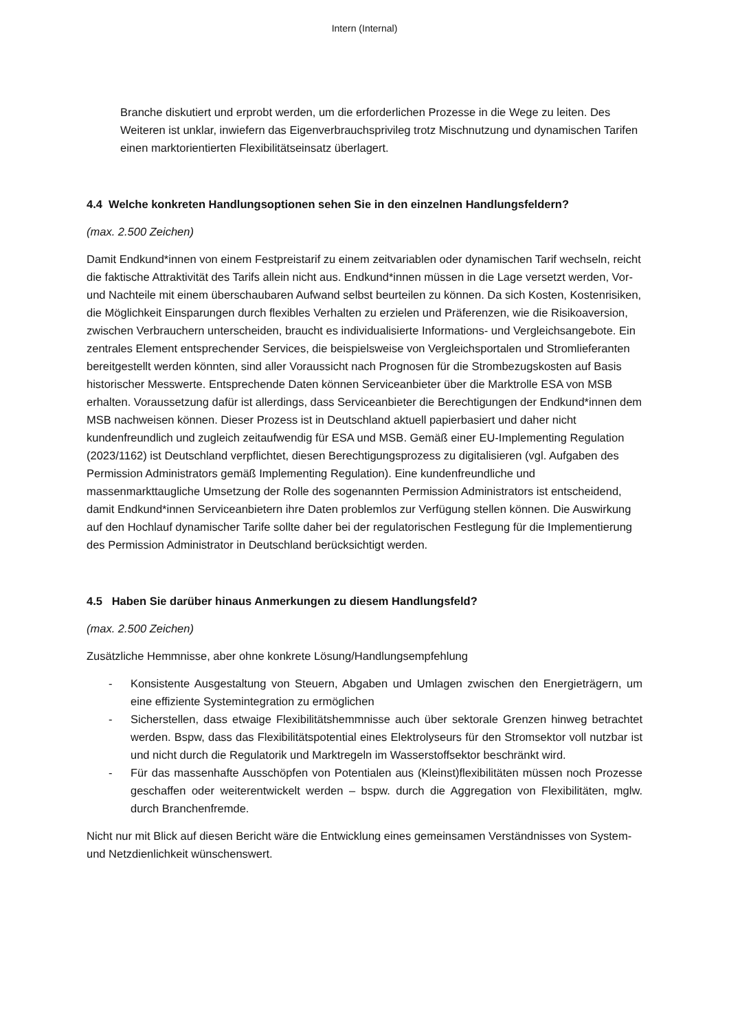Intern (Internal)
Branche diskutiert und erprobt werden, um die erforderlichen Prozesse in die Wege zu leiten. Des Weiteren ist unklar, inwiefern das Eigenverbrauchsprivileg trotz Mischnutzung und dynamischen Tarifen einen marktorientierten Flexibilitätseinsatz überlagert.
4.4 Welche konkreten Handlungsoptionen sehen Sie in den einzelnen Handlungsfeldern?
(max. 2.500 Zeichen)
Damit Endkund*innen von einem Festpreistarif zu einem zeitvariablen oder dynamischen Tarif wechseln, reicht die faktische Attraktivität des Tarifs allein nicht aus. Endkund*innen müssen in die Lage versetzt werden, Vor- und Nachteile mit einem überschaubaren Aufwand selbst beurteilen zu können. Da sich Kosten, Kostenrisiken, die Möglichkeit Einsparungen durch flexibles Verhalten zu erzielen und Präferenzen, wie die Risikoaversion, zwischen Verbrauchern unterscheiden, braucht es individualisierte Informations- und Vergleichsangebote. Ein zentrales Element entsprechender Services, die beispielsweise von Vergleichsportalen und Stromlieferanten bereitgestellt werden könnten, sind aller Voraussicht nach Prognosen für die Strombezugskosten auf Basis historischer Messwerte. Entsprechende Daten können Serviceanbieter über die Marktrolle ESA von MSB erhalten. Voraussetzung dafür ist allerdings, dass Serviceanbieter die Berechtigungen der Endkund*innen dem MSB nachweisen können. Dieser Prozess ist in Deutschland aktuell papierbasiert und daher nicht kundenfreundlich und zugleich zeitaufwendig für ESA und MSB. Gemäß einer EU-Implementing Regulation (2023/1162) ist Deutschland verpflichtet, diesen Berechtigungsprozess zu digitalisieren (vgl. Aufgaben des Permission Administrators gemäß Implementing Regulation). Eine kundenfreundliche und massenmarkttaugliche Umsetzung der Rolle des sogenannten Permission Administrators ist entscheidend, damit Endkund*innen Serviceanbietern ihre Daten problemlos zur Verfügung stellen können. Die Auswirkung auf den Hochlauf dynamischer Tarife sollte daher bei der regulatorischen Festlegung für die Implementierung des Permission Administrator in Deutschland berücksichtigt werden.
4.5 Haben Sie darüber hinaus Anmerkungen zu diesem Handlungsfeld?
(max. 2.500 Zeichen)
Zusätzliche Hemmnisse, aber ohne konkrete Lösung/Handlungsempfehlung
- Konsistente Ausgestaltung von Steuern, Abgaben und Umlagen zwischen den Energieträgern, um eine effiziente Systemintegration zu ermöglichen
- Sicherstellen, dass etwaige Flexibilitätshemmnisse auch über sektorale Grenzen hinweg betrachtet werden. Bspw, dass das Flexibilitätspotential eines Elektrolyseurs für den Stromsektor voll nutzbar ist und nicht durch die Regulatorik und Marktregeln im Wasserstoffsektor beschränkt wird.
- Für das massenhafte Ausschöpfen von Potentialen aus (Kleinst)flexibilitäten müssen noch Prozesse geschaffen oder weiterentwickelt werden – bspw. durch die Aggregation von Flexibilitäten, mglw. durch Branchenfremde.
Nicht nur mit Blick auf diesen Bericht wäre die Entwicklung eines gemeinsamen Verständnisses von System- und Netzdienlichkeit wünschenswert.